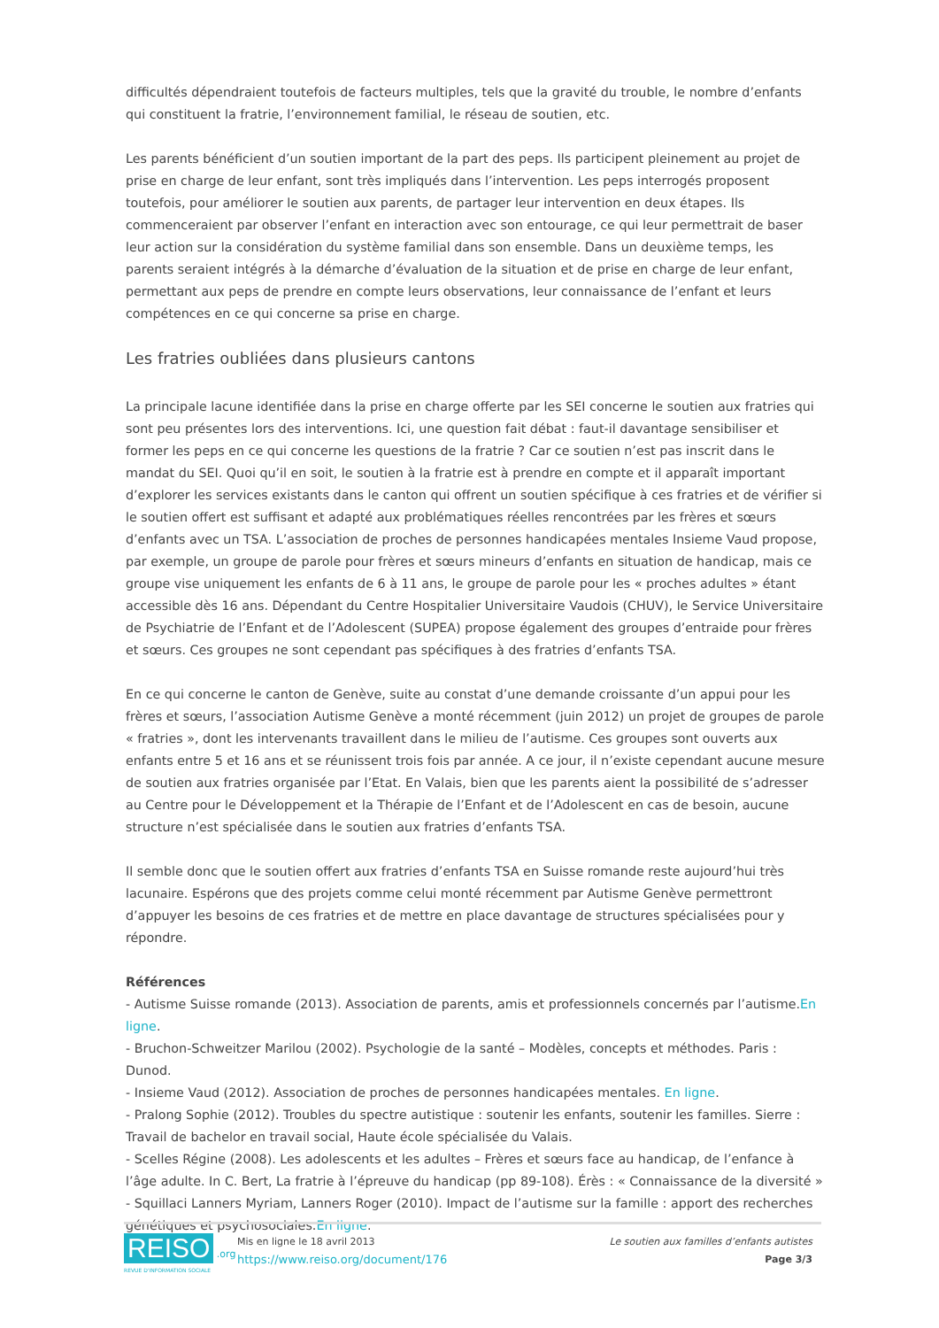difficultés dépendraient toutefois de facteurs multiples, tels que la gravité du trouble, le nombre d’enfants qui constituent la fratrie, l’environnement familial, le réseau de soutien, etc.
Les parents bénéficient d’un soutien important de la part des peps. Ils participent pleinement au projet de prise en charge de leur enfant, sont très impliqués dans l’intervention. Les peps interrogés proposent toutefois, pour améliorer le soutien aux parents, de partager leur intervention en deux étapes. Ils commenceraient par observer l’enfant en interaction avec son entourage, ce qui leur permettrait de baser leur action sur la considération du système familial dans son ensemble. Dans un deuxième temps, les parents seraient intégrés à la démarche d’évaluation de la situation et de prise en charge de leur enfant, permettant aux peps de prendre en compte leurs observations, leur connaissance de l’enfant et leurs compétences en ce qui concerne sa prise en charge.
Les fratries oubliées dans plusieurs cantons
La principale lacune identifiée dans la prise en charge offerte par les SEI concerne le soutien aux fratries qui sont peu présentes lors des interventions. Ici, une question fait débat : faut-il davantage sensibiliser et former les peps en ce qui concerne les questions de la fratrie ? Car ce soutien n’est pas inscrit dans le mandat du SEI. Quoi qu’il en soit, le soutien à la fratrie est à prendre en compte et il apparaît important d’explorer les services existants dans le canton qui offrent un soutien spécifique à ces fratries et de vérifier si le soutien offert est suffisant et adapté aux problématiques réelles rencontrées par les frères et sœurs d’enfants avec un TSA. L’association de proches de personnes handicapées mentales Insieme Vaud propose, par exemple, un groupe de parole pour frères et sœurs mineurs d’enfants en situation de handicap, mais ce groupe vise uniquement les enfants de 6 à 11 ans, le groupe de parole pour les « proches adultes » étant accessible dès 16 ans. Dépendant du Centre Hospitalier Universitaire Vaudois (CHUV), le Service Universitaire de Psychiatrie de l’Enfant et de l’Adolescent (SUPEA) propose également des groupes d’entraide pour frères et sœurs. Ces groupes ne sont cependant pas spécifiques à des fratries d’enfants TSA.
En ce qui concerne le canton de Genève, suite au constat d’une demande croissante d’un appui pour les frères et sœurs, l’association Autisme Genève a monté récemment (juin 2012) un projet de groupes de parole « fratries », dont les intervenants travaillent dans le milieu de l’autisme. Ces groupes sont ouverts aux enfants entre 5 et 16 ans et se réunissent trois fois par année. A ce jour, il n’existe cependant aucune mesure de soutien aux fratries organisée par l’Etat. En Valais, bien que les parents aient la possibilité de s’adresser au Centre pour le Développement et la Thérapie de l’Enfant et de l’Adolescent en cas de besoin, aucune structure n’est spécialisée dans le soutien aux fratries d’enfants TSA.
Il semble donc que le soutien offert aux fratries d’enfants TSA en Suisse romande reste aujourd’hui très lacunaire. Espérons que des projets comme celui monté récemment par Autisme Genève permettront d’appuyer les besoins de ces fratries et de mettre en place davantage de structures spécialisées pour y répondre.
Références
- Autisme Suisse romande (2013). Association de parents, amis et professionnels concernés par l’autisme.En ligne.
- Bruchon-Schweitzer Marilou (2002). Psychologie de la santé – Modèles, concepts et méthodes. Paris : Dunod.
- Insieme Vaud (2012). Association de proches de personnes handicapées mentales. En ligne.
- Pralong Sophie (2012). Troubles du spectre autistique : soutenir les enfants, soutenir les familles. Sierre : Travail de bachelor en travail social, Haute école spécialisée du Valais.
- Scelles Régine (2008). Les adolescents et les adultes – Frères et sœurs face au handicap, de l’enfance à l’âge adulte. In C. Bert, La fratrie à l’épreuve du handicap (pp 89-108). Érès : « Connaissance de la diversité »
- Squillaci Lanners Myriam, Lanners Roger (2010). Impact de l’autisme sur la famille : apport des recherches génétiques et psychosociales.En ligne.
REISO .org
REVUE D'INFORMATION SOCIALE
Mis en ligne le 18 avril 2013
https://www.reiso.org/document/176
Le soutien aux familles d’enfants autistes
Page 3/3